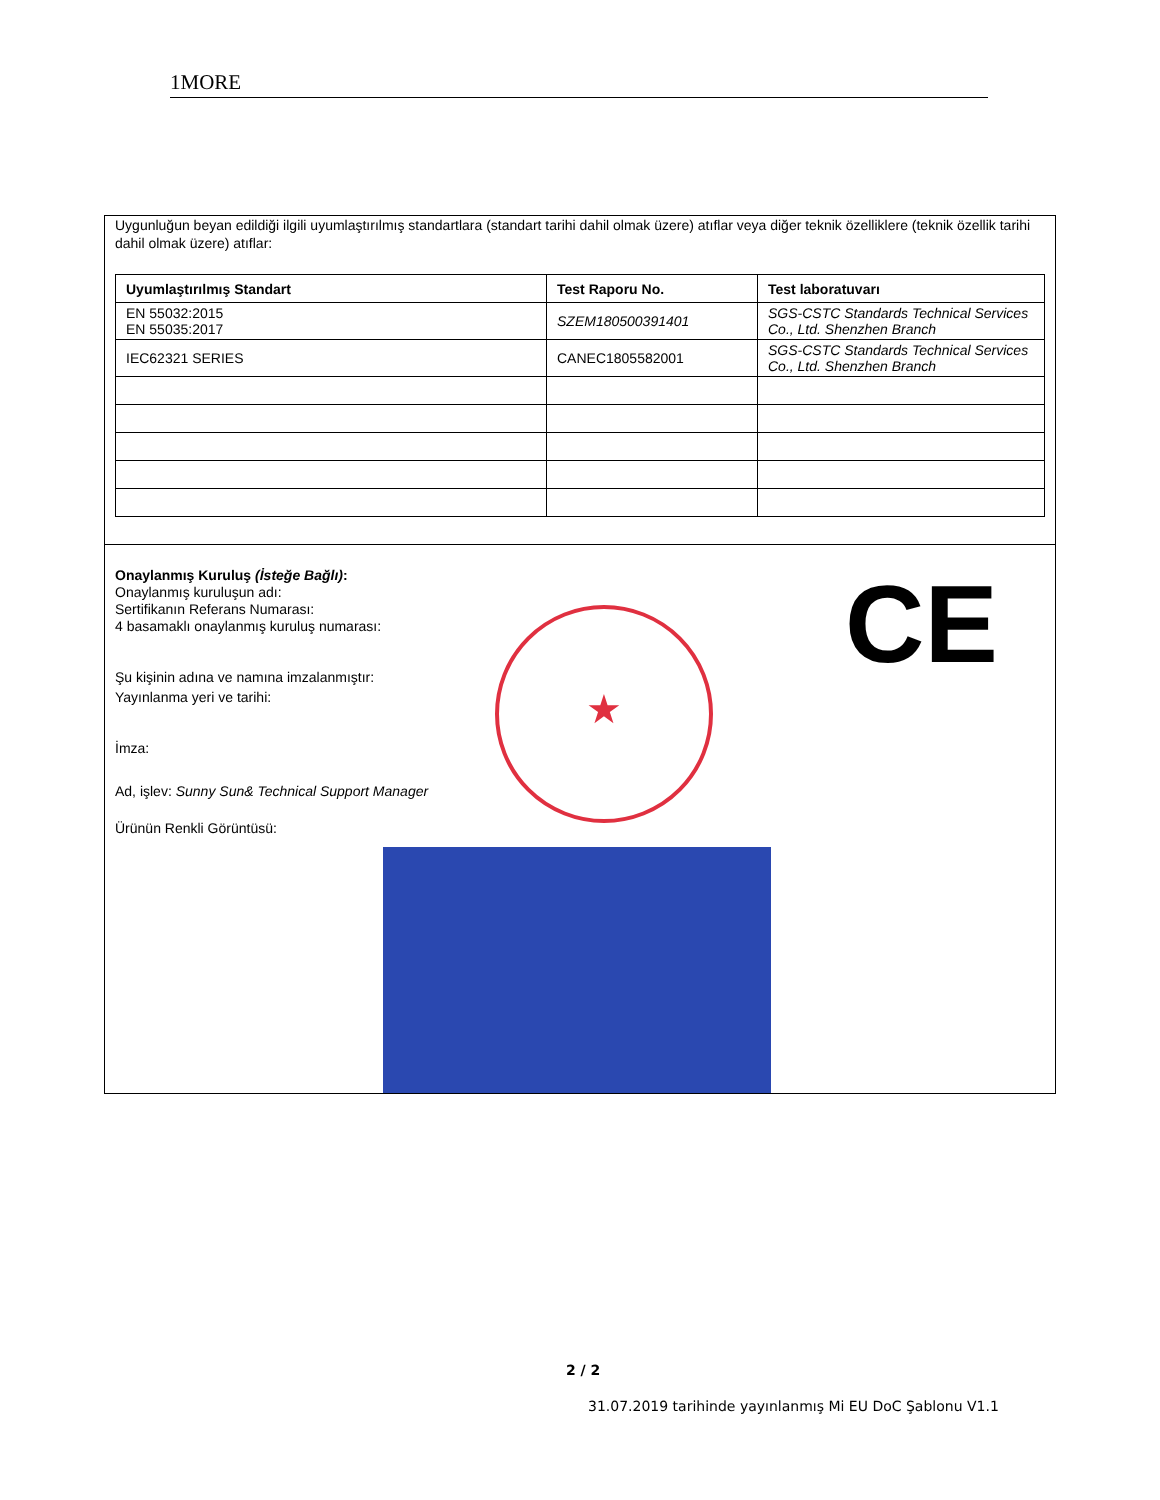1MORE
Uygunluğun beyan edildiği ilgili uyumlaştırılmış standartlara (standart tarihi dahil olmak üzere) atıflar veya diğer teknik özelliklere (teknik özellik tarihi dahil olmak üzere) atıflar:
| Uyumlaştırılmış Standart | Test Raporu No. | Test laboratuvarı |
| --- | --- | --- |
| EN 55032:2015 EN 55035:2017 | SZEM180500391401 | SGS-CSTC Standards Technical Services Co., Ltd. Shenzhen Branch |
| IEC62321 SERIES | CANEC1805582001 | SGS-CSTC Standards Technical Services Co., Ltd. Shenzhen Branch |
Onaylanmış Kuruluş (İsteğe Bağlı):
Onaylanmış kuruluşun adı:
Sertifikanın Referans Numarası:
4 basamaklı onaylanmış kuruluş numarası:
Şu kişinin adına ve namına imzalanmıştır:
Yayınlanma yeri ve tarihi:
İmza:
Ad, işlev: Sunny Sun& Technical Support Manager
Ürünün Renkli Görüntüsü:
★ CE
2 / 2
31.07.2019 tarihinde yayınlanmış Mi EU DoC Şablonu V1.1